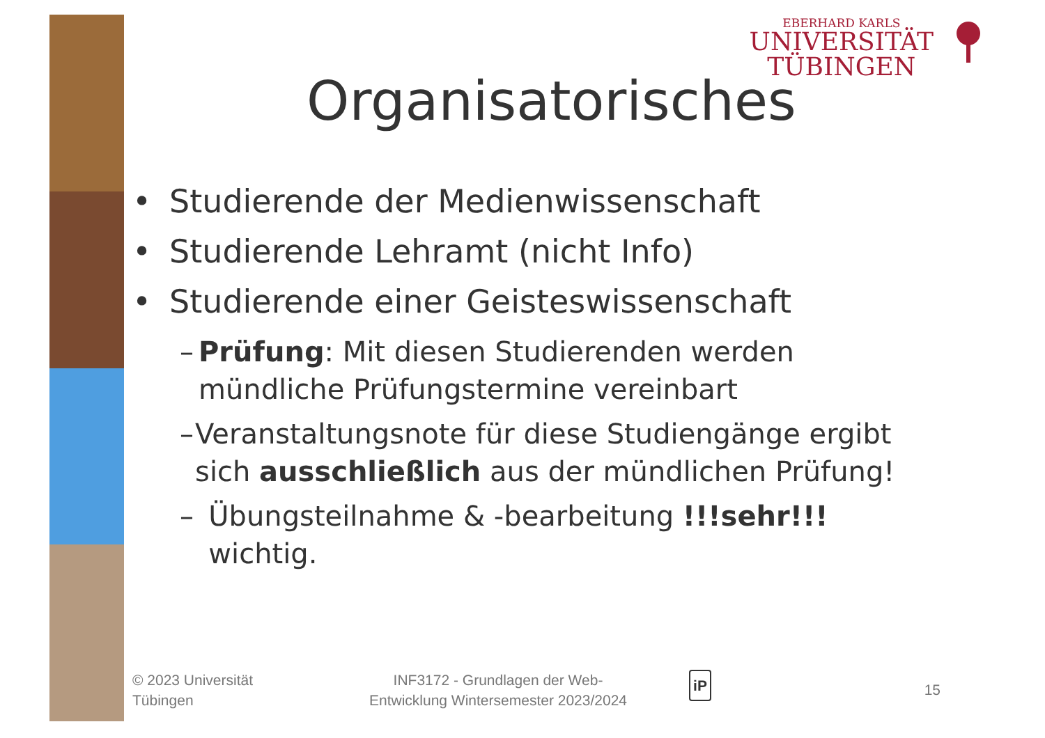EBERHARD KARLS
UNIVERSITÄT
TÜBINGEN
Organisatorisches
• Studierende der Medienwissenschaft
• Studierende Lehramt (nicht Info)
• Studierende einer Geisteswissenschaft
– Prüfung: Mit diesen Studierenden werden mündliche Prüfungstermine vereinbart
– Veranstaltungsnote für diese Studiengänge ergibt sich ausschließlich aus der mündlichen Prüfung!
– Übungsteilnahme & -bearbeitung !!!sehr!!! wichtig.
© 2023 Universität
Tübingen
INF3172 - Grundlagen der Web-
Entwicklung Wintersemester 2023/2024
iP
15